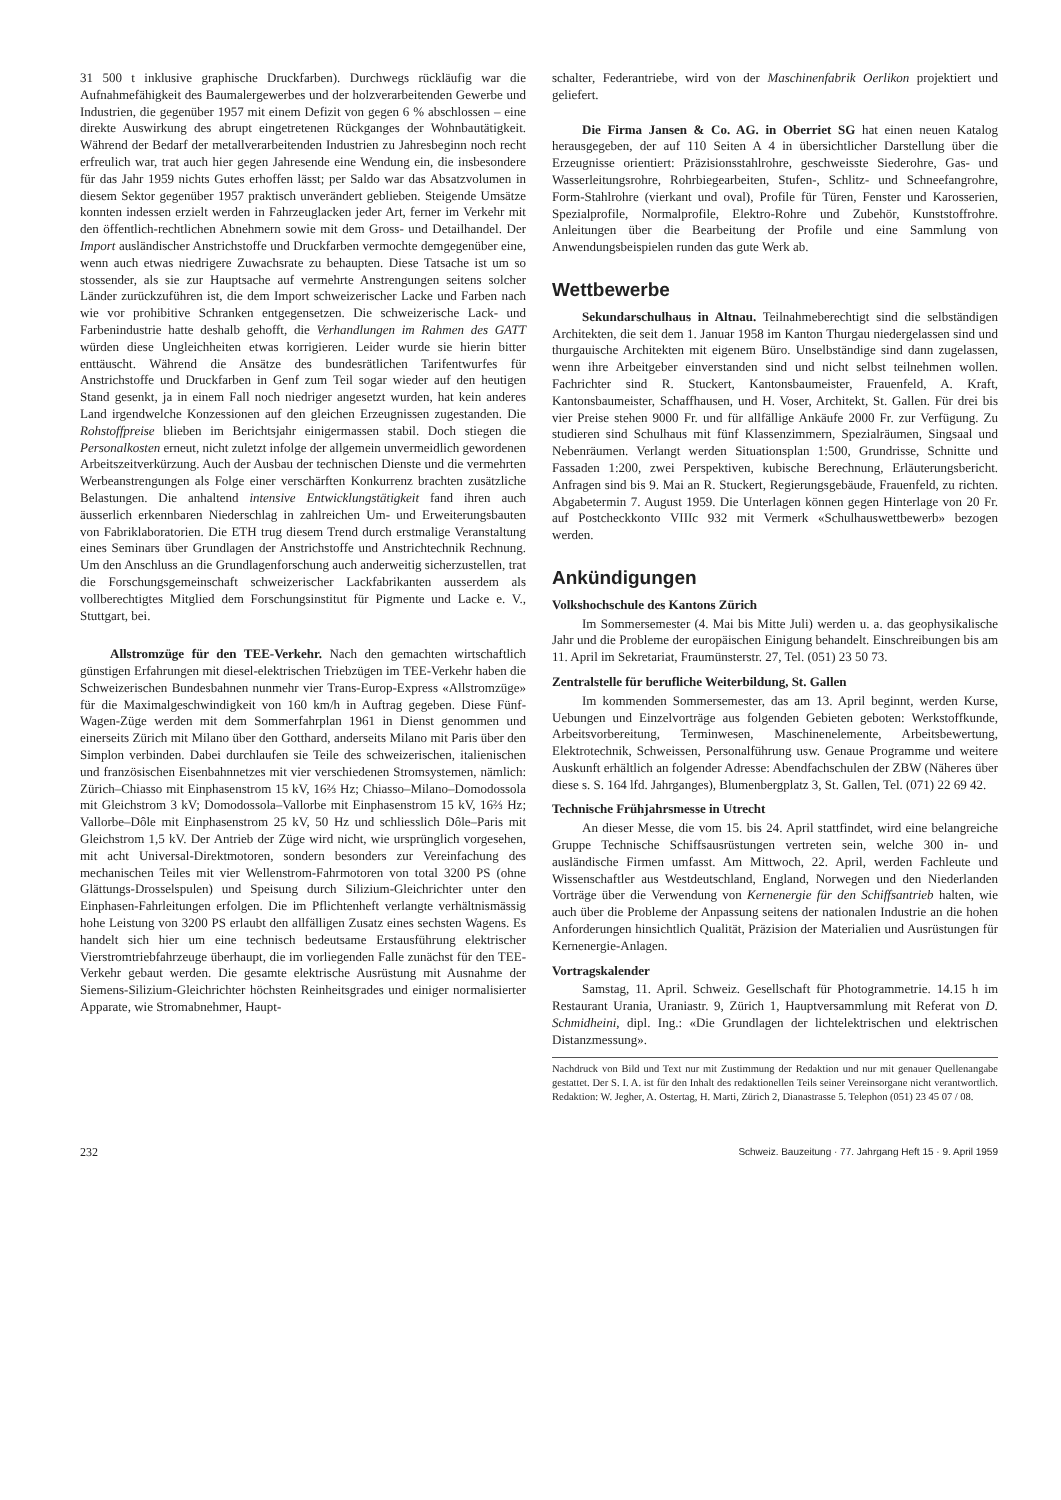31 500 t inklusive graphische Druckfarben). Durchwegs rückläufig war die Aufnahmefähigkeit des Baumalergewerbes und der holzverarbeitenden Gewerbe und Industrien, die gegenüber 1957 mit einem Defizit von gegen 6 % abschlossen – eine direkte Auswirkung des abrupt eingetretenen Rückganges der Wohnbautätigkeit. Während der Bedarf der metallverarbeitenden Industrien zu Jahresbeginn noch recht erfreulich war, trat auch hier gegen Jahresende eine Wendung ein, die insbesondere für das Jahr 1959 nichts Gutes erhoffen lässt; per Saldo war das Absatzvolumen in diesem Sektor gegenüber 1957 praktisch unverändert geblieben. Steigende Umsätze konnten indessen erzielt werden in Fahrzeuglacken jeder Art, ferner im Verkehr mit den öffentlich-rechtlichen Abnehmern sowie mit dem Gross- und Detailhandel. Der Import ausländischer Anstrichstoffe und Druckfarben vermochte demgegenüber eine, wenn auch etwas niedrigere Zuwachsrate zu behaupten. Diese Tatsache ist um so stossender, als sie zur Hauptsache auf vermehrte Anstrengungen seitens solcher Länder zurückzuführen ist, die dem Import schweizerischer Lacke und Farben nach wie vor prohibitive Schranken entgegensetzen. Die schweizerische Lack- und Farbenindustrie hatte deshalb gehofft, die Verhandlungen im Rahmen des GATT würden diese Ungleichheiten etwas korrigieren. Leider wurde sie hierin bitter enttäuscht. Während die Ansätze des bundesrätlichen Tarifentwurfes für Anstrichstoffe und Druckfarben in Genf zum Teil sogar wieder auf den heutigen Stand gesenkt, ja in einem Fall noch niedriger angesetzt wurden, hat kein anderes Land irgendwelche Konzessionen auf den gleichen Erzeugnissen zugestanden. Die Rohstoffpreise blieben im Berichtsjahr einigermassen stabil. Doch stiegen die Personalkosten erneut, nicht zuletzt infolge der allgemein unvermeidlich gewordenen Arbeitszeitverkürzung. Auch der Ausbau der technischen Dienste und die vermehrten Werbeanstrengungen als Folge einer verschärften Konkurrenz brachten zusätzliche Belastungen. Die anhaltend intensive Entwicklungstätigkeit fand ihren auch äusserlich erkennbaren Niederschlag in zahlreichen Um- und Erweiterungsbauten von Fabriklaboratorien. Die ETH trug diesem Trend durch erstmalige Veranstaltung eines Seminars über Grundlagen der Anstrichstoffe und Anstrichtechnik Rechnung. Um den Anschluss an die Grundlagenforschung auch anderweitig sicherzustellen, trat die Forschungsgemeinschaft schweizerischer Lackfabrikanten ausserdem als vollberechtigtes Mitglied dem Forschungsinstitut für Pigmente und Lacke e. V., Stuttgart, bei.
Allstromzüge für den TEE-Verkehr. Nach den gemachten wirtschaftlich günstigen Erfahrungen mit diesel-elektrischen Triebzügen im TEE-Verkehr haben die Schweizerischen Bundesbahnen nunmehr vier Trans-Europ-Express «Allstromzüge» für die Maximalgeschwindigkeit von 160 km/h in Auftrag gegeben. Diese Fünf-Wagen-Züge werden mit dem Sommerfahrplan 1961 in Dienst genommen und einerseits Zürich mit Milano über den Gotthard, anderseits Milano mit Paris über den Simplon verbinden. Dabei durchlaufen sie Teile des schweizerischen, italienischen und französischen Eisenbahnnetzes mit vier verschiedenen Stromsystemen, nämlich: Zürich–Chiasso mit Einphasenstrom 15 kV, 16⅔ Hz; Chiasso–Milano–Domodossola mit Gleichstrom 3 kV; Domodossola–Vallorbe mit Einphasenstrom 15 kV, 16⅔ Hz; Vallorbe–Dôle mit Einphasenstrom 25 kV, 50 Hz und schliesslich Dôle–Paris mit Gleichstrom 1,5 kV. Der Antrieb der Züge wird nicht, wie ursprünglich vorgesehen, mit acht Universal-Direktmotoren, sondern besonders zur Vereinfachung des mechanischen Teiles mit vier Wellenstrom-Fahrmotoren von total 3200 PS (ohne Glättungs-Drosselspulen) und Speisung durch Silizium-Gleichrichter unter den Einphasen-Fahrleitungen erfolgen. Die im Pflichtenheft verlangte verhältnismässig hohe Leistung von 3200 PS erlaubt den allfälligen Zusatz eines sechsten Wagens. Es handelt sich hier um eine technisch bedeutsame Erstausführung elektrischer Vierstromtriebfahrzeuge überhaupt, die im vorliegenden Falle zunächst für den TEE-Verkehr gebaut werden. Die gesamte elektrische Ausrüstung mit Ausnahme der Siemens-Silizium-Gleichrichter höchsten Reinheitsgrades und einiger normalisierter Apparate, wie Stromabnehmer, Haupt-
schalter, Federantriebe, wird von der Maschinenfabrik Oerlikon projektiert und geliefert.
Die Firma Jansen & Co. AG. in Oberriet SG hat einen neuen Katalog herausgegeben, der auf 110 Seiten A 4 in übersichtlicher Darstellung über die Erzeugnisse orientiert: Präzisionsstahlrohre, geschweisste Siederohre, Gas- und Wasserleitungsrohre, Rohrbiegearbeiten, Stufen-, Schlitz- und Schneefangrohre, Form-Stahlrohre (vierkant und oval), Profile für Türen, Fenster und Karosserien, Spezialprofile, Normalprofile, Elektro-Rohre und Zubehör, Kunststoffrohre. Anleitungen über die Bearbeitung der Profile und eine Sammlung von Anwendungsbeispielen runden das gute Werk ab.
Wettbewerbe
Sekundarschulhaus in Altnau. Teilnahmeberechtigt sind die selbständigen Architekten, die seit dem 1. Januar 1958 im Kanton Thurgau niedergelassen sind und thurgauische Architekten mit eigenem Büro. Unselbständige sind dann zugelassen, wenn ihre Arbeitgeber einverstanden sind und nicht selbst teilnehmen wollen. Fachrichter sind R. Stuckert, Kantonsbaumeister, Frauenfeld, A. Kraft, Kantonsbaumeister, Schaffhausen, und H. Voser, Architekt, St. Gallen. Für drei bis vier Preise stehen 9000 Fr. und für allfällige Ankäufe 2000 Fr. zur Verfügung. Zu studieren sind Schulhaus mit fünf Klassenzimmern, Spezialräumen, Singsaal und Nebenräumen. Verlangt werden Situationsplan 1:500, Grundrisse, Schnitte und Fassaden 1:200, zwei Perspektiven, kubische Berechnung, Erläuterungsbericht. Anfragen sind bis 9. Mai an R. Stuckert, Regierungsgebäude, Frauenfeld, zu richten. Abgabetermin 7. August 1959. Die Unterlagen können gegen Hinterlage von 20 Fr. auf Postcheckkonto VIIIc 932 mit Vermerk «Schulhauswettbewerb» bezogen werden.
Ankündigungen
Volkshochschule des Kantons Zürich
Im Sommersemester (4. Mai bis Mitte Juli) werden u. a. das geophysikalische Jahr und die Probleme der europäischen Einigung behandelt. Einschreibungen bis am 11. April im Sekretariat, Fraumünsterstr. 27, Tel. (051) 23 50 73.
Zentralstelle für berufliche Weiterbildung, St. Gallen
Im kommenden Sommersemester, das am 13. April beginnt, werden Kurse, Uebungen und Einzelvorträge aus folgenden Gebieten geboten: Werkstoffkunde, Arbeitsvorbereitung, Terminwesen, Maschinenelemente, Arbeitsbewertung, Elektrotechnik, Schweissen, Personalführung usw. Genaue Programme und weitere Auskunft erhältlich an folgender Adresse: Abendfachschulen der ZBW (Näheres über diese s. S. 164 lfd. Jahrganges), Blumenbergplatz 3, St. Gallen, Tel. (071) 22 69 42.
Technische Frühjahrsmesse in Utrecht
An dieser Messe, die vom 15. bis 24. April stattfindet, wird eine belangreiche Gruppe Technische Schiffsausrüstungen vertreten sein, welche 300 in- und ausländische Firmen umfasst. Am Mittwoch, 22. April, werden Fachleute und Wissenschaftler aus Westdeutschland, England, Norwegen und den Niederlanden Vorträge über die Verwendung von Kernenergie für den Schiffsantrieb halten, wie auch über die Probleme der Anpassung seitens der nationalen Industrie an die hohen Anforderungen hinsichtlich Qualität, Präzision der Materialien und Ausrüstungen für Kernenergie-Anlagen.
Vortragskalender
Samstag, 11. April. Schweiz. Gesellschaft für Photogrammetrie. 14.15 h im Restaurant Urania, Uraniastr. 9, Zürich 1, Hauptversammlung mit Referat von D. Schmidheini, dipl. Ing.: «Die Grundlagen der lichtelektrischen und elektrischen Distanzmessung».
Nachdruck von Bild und Text nur mit Zustimmung der Redaktion und nur mit genauer Quellenangabe gestattet. Der S. I. A. ist für den Inhalt des redaktionellen Teils seiner Vereinsorgane nicht verantwortlich. Redaktion: W. Jegher, A. Ostertag, H. Marti, Zürich 2, Dianastrasse 5. Telephon (051) 23 45 07 / 08.
232 Schweiz. Bauzeitung · 77. Jahrgang Heft 15 · 9. April 1959